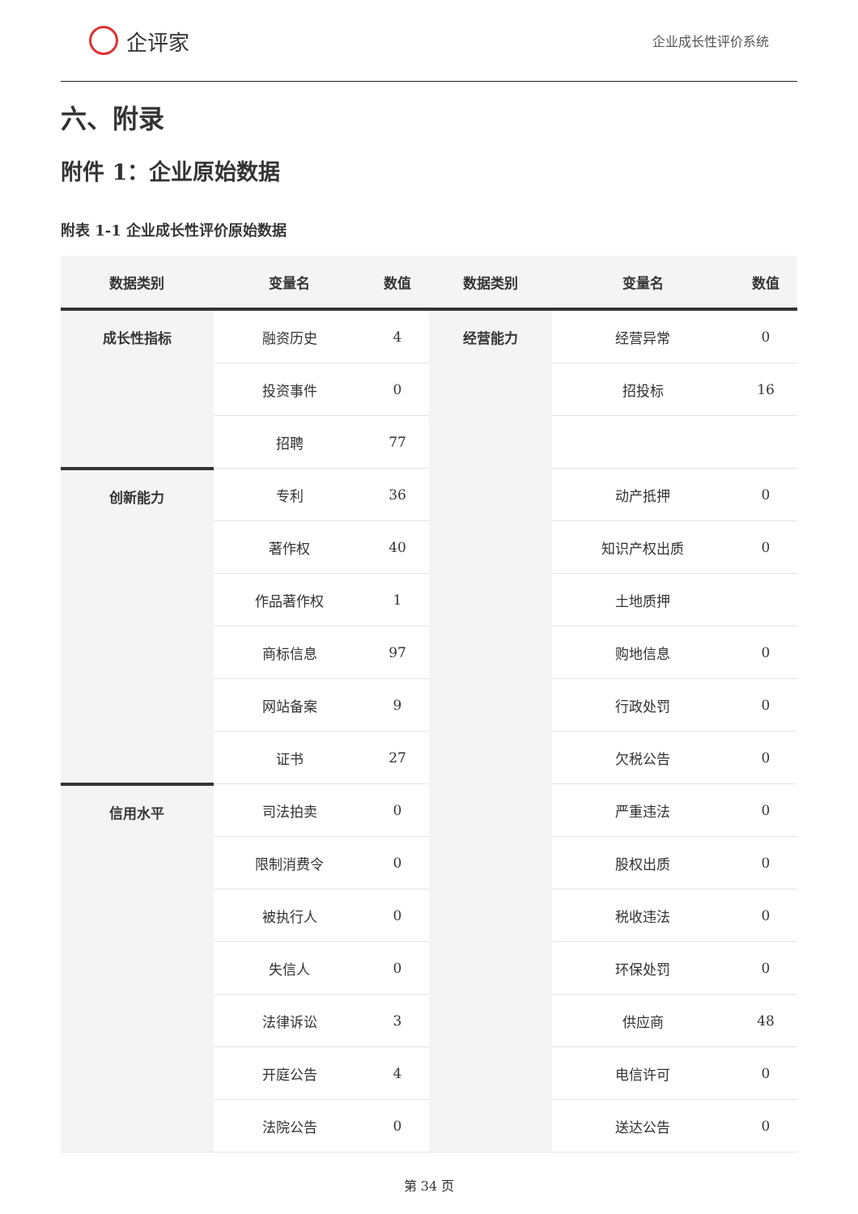企评家
企业成长性评价系统
六、附录
附件 1：企业原始数据
附表 1-1 企业成长性评价原始数据
| 数据类别 | 变量名 | 数值 | 数据类别 | 变量名 | 数值 |
| --- | --- | --- | --- | --- | --- |
| 成长性指标 | 融资历史 | 4 | 经营能力 | 经营异常 | 0 |
| | 投资事件 | 0 | | 招投标 | 16 |
| | 招聘 | 77 | | | |
| 创新能力 | 专利 | 36 | | 动产抵押 | 0 |
| | 著作权 | 40 | | 知识产权出质 | 0 |
| | 作品著作权 | 1 | | 土地质押 | |
| | 商标信息 | 97 | | 购地信息 | 0 |
| | 网站备案 | 9 | | 行政处罚 | 0 |
| | 证书 | 27 | | 欠税公告 | 0 |
| 信用水平 | 司法拍卖 | 0 | | 严重违法 | 0 |
| | 限制消费令 | 0 | | 股权出质 | 0 |
| | 被执行人 | 0 | | 税收违法 | 0 |
| | 失信人 | 0 | | 环保处罚 | 0 |
| | 法律诉讼 | 3 | | 供应商 | 48 |
| | 开庭公告 | 4 | | 电信许可 | 0 |
| | 法院公告 | 0 | | 送达公告 | 0 |
第 34 页